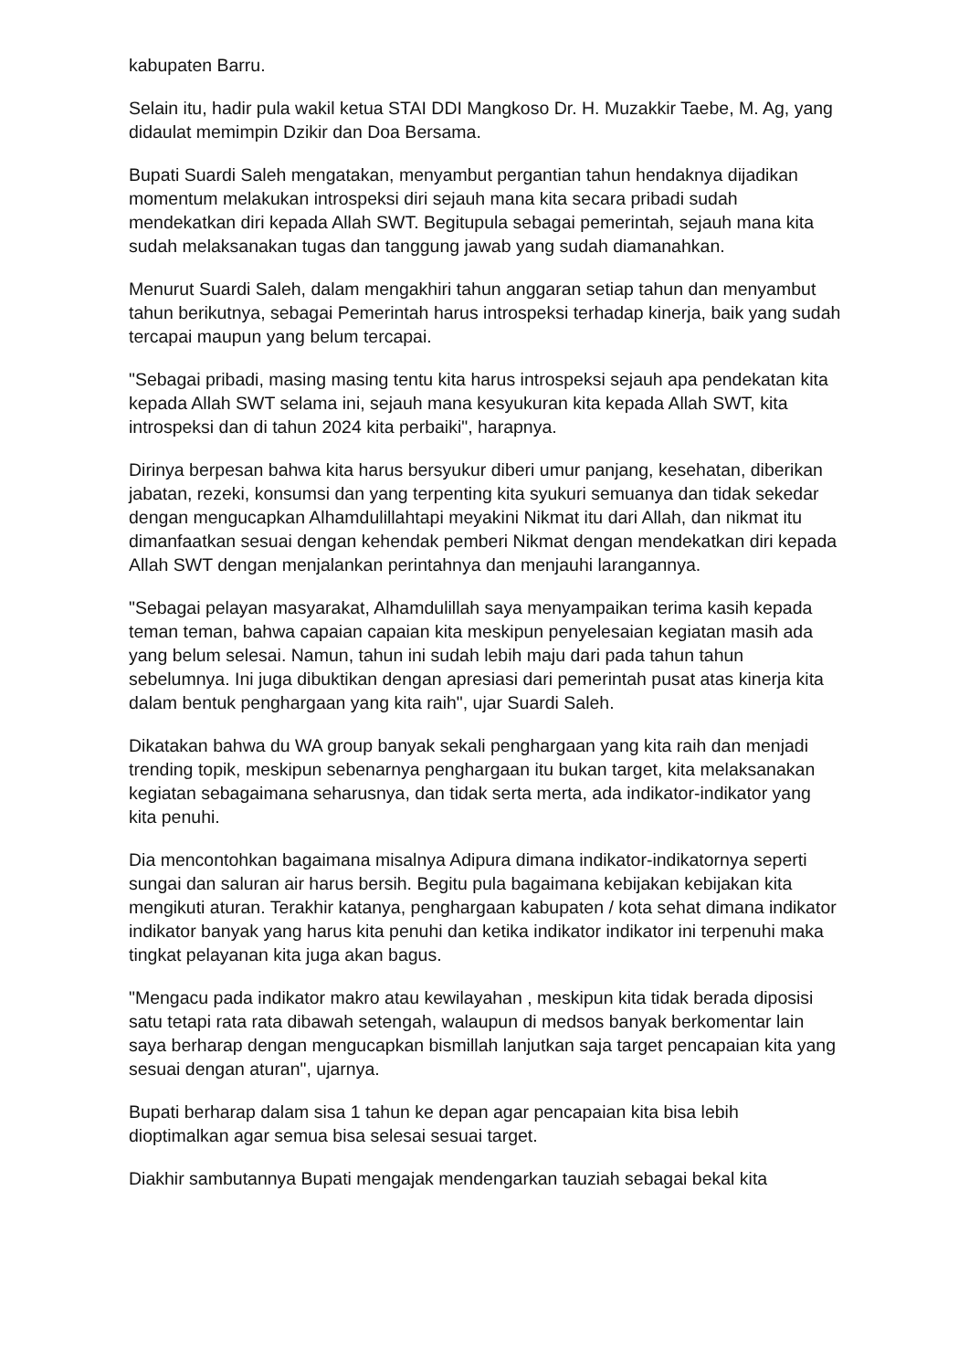kabupaten Barru.
Selain itu, hadir pula wakil ketua STAI DDI Mangkoso Dr. H. Muzakkir Taebe, M. Ag, yang didaulat memimpin Dzikir dan Doa Bersama.
Bupati Suardi Saleh mengatakan, menyambut pergantian tahun hendaknya dijadikan momentum melakukan introspeksi diri sejauh mana kita secara pribadi sudah mendekatkan diri kepada Allah SWT. Begitupula sebagai pemerintah, sejauh mana kita sudah melaksanakan tugas dan tanggung jawab yang sudah diamanahkan.
Menurut Suardi Saleh, dalam mengakhiri tahun anggaran setiap tahun dan menyambut tahun berikutnya, sebagai Pemerintah harus introspeksi terhadap kinerja, baik yang sudah tercapai maupun yang belum tercapai.
"Sebagai pribadi, masing masing tentu kita harus introspeksi sejauh apa pendekatan kita kepada Allah SWT selama ini, sejauh mana kesyukuran kita kepada Allah SWT, kita introspeksi dan di tahun 2024 kita perbaiki", harapnya.
Dirinya berpesan bahwa kita harus bersyukur diberi umur panjang, kesehatan, diberikan jabatan, rezeki, konsumsi dan yang terpenting kita syukuri semuanya dan tidak sekedar dengan mengucapkan Alhamdulillahtapi meyakini Nikmat itu dari Allah, dan nikmat itu dimanfaatkan sesuai dengan kehendak pemberi Nikmat dengan mendekatkan diri kepada Allah SWT dengan menjalankan perintahnya dan menjauhi larangannya.
"Sebagai pelayan masyarakat, Alhamdulillah saya menyampaikan terima kasih kepada teman teman, bahwa capaian capaian kita meskipun penyelesaian kegiatan masih ada yang belum selesai. Namun, tahun ini sudah lebih maju dari pada tahun tahun sebelumnya. Ini juga dibuktikan dengan apresiasi dari pemerintah pusat atas kinerja kita dalam bentuk penghargaan yang kita raih", ujar Suardi Saleh.
Dikatakan bahwa du WA group banyak sekali penghargaan yang kita raih dan menjadi trending topik, meskipun sebenarnya penghargaan itu bukan target, kita melaksanakan kegiatan sebagaimana seharusnya, dan tidak serta merta, ada indikator-indikator yang kita penuhi.
Dia mencontohkan bagaimana misalnya Adipura dimana indikator-indikatornya seperti sungai dan saluran air harus bersih. Begitu pula bagaimana kebijakan kebijakan kita mengikuti aturan. Terakhir katanya, penghargaan kabupaten / kota sehat dimana indikator indikator banyak yang harus kita penuhi dan ketika indikator indikator ini terpenuhi maka tingkat pelayanan kita juga akan bagus.
"Mengacu pada indikator makro atau kewilayahan , meskipun kita tidak berada diposisi satu tetapi rata rata dibawah setengah, walaupun di medsos banyak berkomentar lain saya berharap dengan mengucapkan bismillah lanjutkan saja target pencapaian kita yang sesuai dengan aturan", ujarnya.
Bupati berharap dalam sisa 1 tahun ke depan agar pencapaian kita bisa lebih dioptimalkan agar semua bisa selesai sesuai target.
Diakhir sambutannya Bupati mengajak mendengarkan tauziah sebagai bekal kita